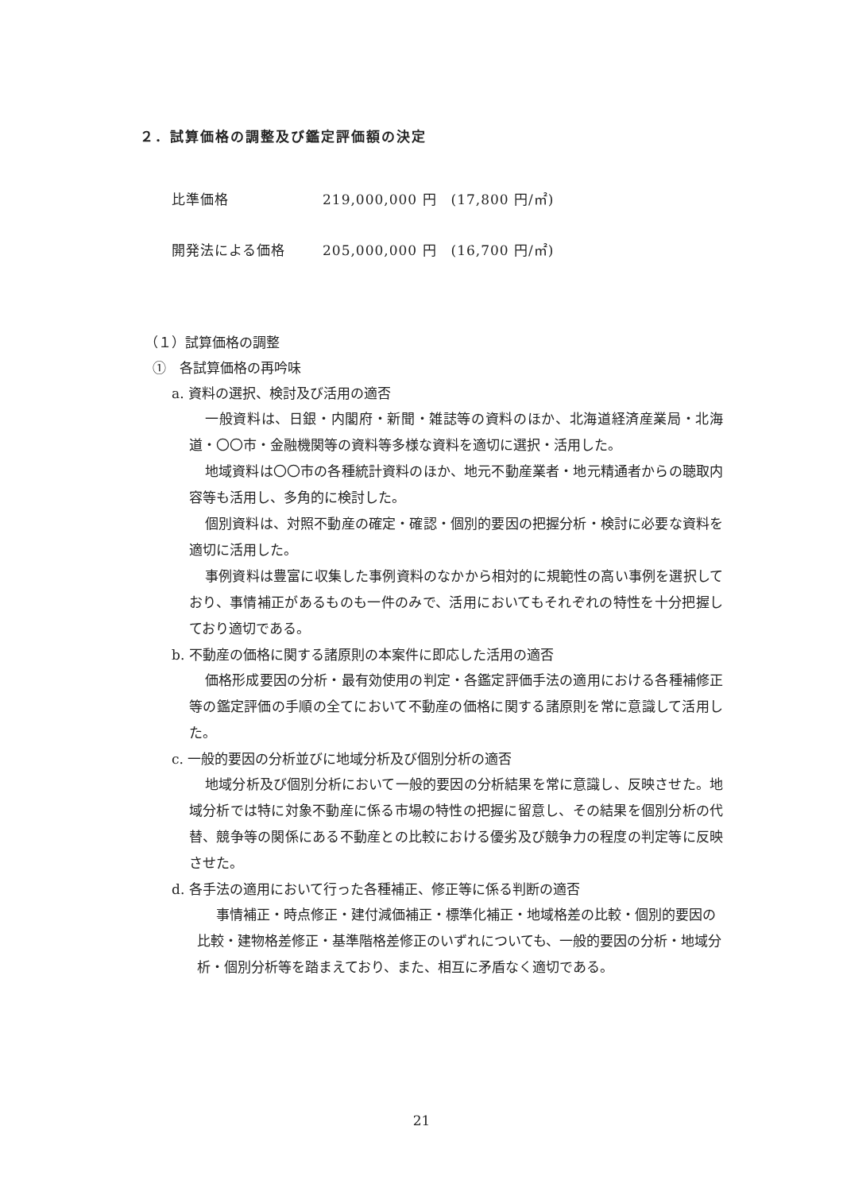２．試算価格の調整及び鑑定評価額の決定
比準価格 219,000,000 円　(17,800 円/㎡)
開発法による価格 205,000,000 円　(16,700 円/㎡)
（１）試算価格の調整
①　各試算価格の再吟味
a. 資料の選択、検討及び活用の適否
一般資料は、日銀・内閣府・新聞・雑誌等の資料のほか、北海道経済産業局・北海道・〇〇市・金融機関等の資料等多様な資料を適切に選択・活用した。
地域資料は〇〇市の各種統計資料のほか、地元不動産業者・地元精通者からの聴取内容等も活用し、多角的に検討した。
個別資料は、対照不動産の確定・確認・個別的要因の把握分析・検討に必要な資料を適切に活用した。
事例資料は豊富に収集した事例資料のなかから相対的に規範性の高い事例を選択しており、事情補正があるものも一件のみで、活用においてもそれぞれの特性を十分把握しており適切である。
b. 不動産の価格に関する諸原則の本案件に即応した活用の適否
価格形成要因の分析・最有効使用の判定・各鑑定評価手法の適用における各種補修正等の鑑定評価の手順の全てにおいて不動産の価格に関する諸原則を常に意識して活用した。
c. 一般的要因の分析並びに地域分析及び個別分析の適否
地域分析及び個別分析において一般的要因の分析結果を常に意識し、反映させた。地域分析では特に対象不動産に係る市場の特性の把握に留意し、その結果を個別分析の代替、競争等の関係にある不動産との比較における優劣及び競争力の程度の判定等に反映させた。
d. 各手法の適用において行った各種補正、修正等に係る判断の適否
事情補正・時点修正・建付減価補正・標準化補正・地域格差の比較・個別的要因の比較・建物格差修正・基準階格差修正のいずれについても、一般的要因の分析・地域分析・個別分析等を踏まえており、また、相互に矛盾なく適切である。
21